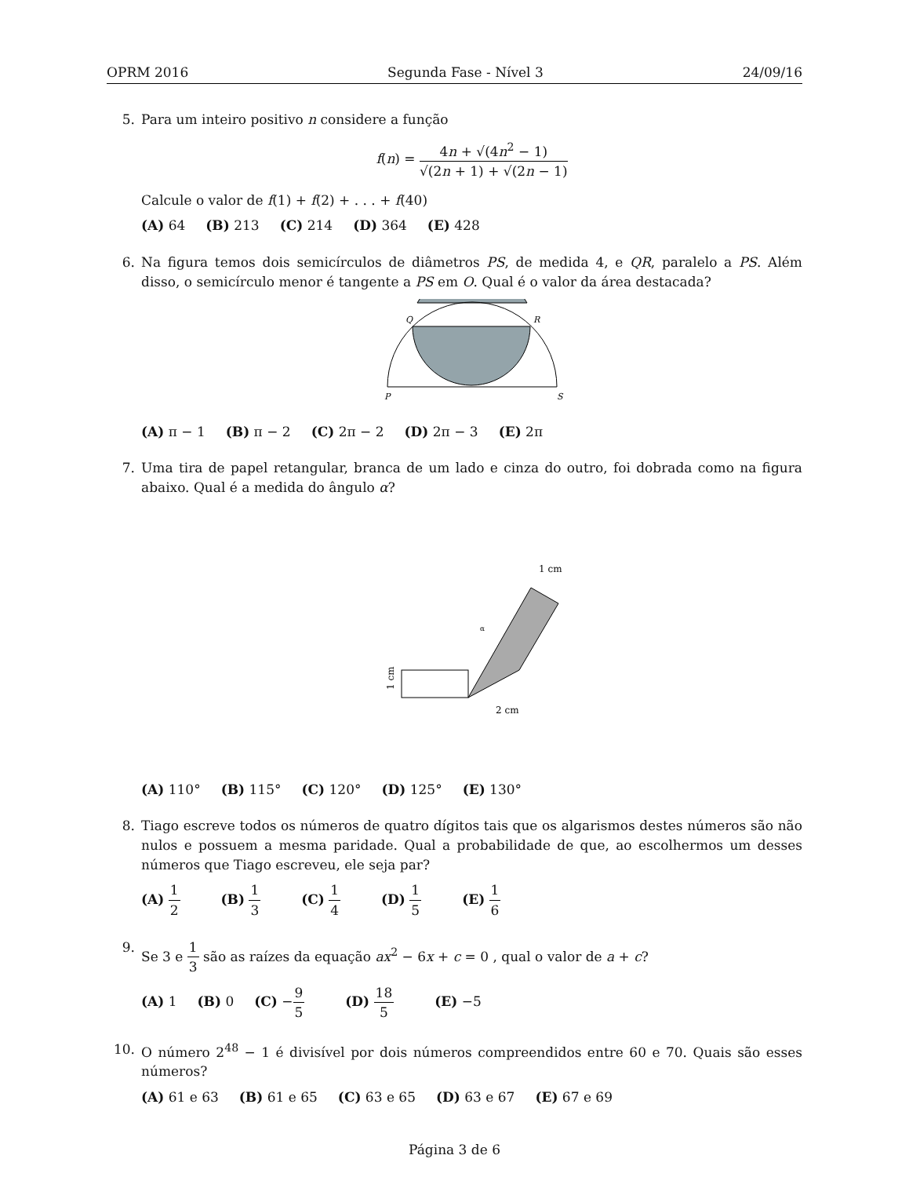OPRM 2016 Segunda Fase - Nível 3 24/09/16
5. Para um inteiro positivo n considere a função
f(n) = 4n + √(4n<sup>2</sup> − 1) √(2n + 1) + √(2n − 1)
Calcule o valor de f(1) + f(2) + . . . + f(40)
(A) 64 (B) 213 (C) 214 (D) 364 (E) 428
6. Na figura temos dois semicírculos de diâmetros PS, de medida 4, e QR, paralelo a PS. Além disso, o semicírculo menor é tangente a PS em O. Qual é o valor da área destacada?
Q
R
P
S
(A) π − 1 (B) π − 2 (C) 2π − 2 (D) 2π − 3 (E) 2π
7. Uma tira de papel retangular, branca de um lado e cinza do outro, foi dobrada como na figura abaixo. Qual é a medida do ângulo α?
α
1 cm
2 cm
1 cm
(A) 110° (B) 115° (C) 120° (D) 125° (E) 130°
8. Tiago escreve todos os números de quatro dígitos tais que os algarismos destes números são não nulos e possuem a mesma paridade. Qual a probabilidade de que, ao escolhermos um desses números que Tiago escreveu, ele seja par?
(A) 1 2 (B) 1 3 (C) 1 4 (D) 1 5 (E) 1 6
9. Se 3 e 1 3 são as raízes da equação ax<sup>2</sup> − 6x + c = 0 , qual o valor de a + c?
(A) 1 (B) 0 (C) −9 5 (D) 18 5 (E) −5
10. O número 2<sup>48</sup> − 1 é divisível por dois números compreendidos entre 60 e 70. Quais são esses números?
(A) 61 e 63 (B) 61 e 65 (C) 63 e 65 (D) 63 e 67 (E) 67 e 69
Página 3 de 6